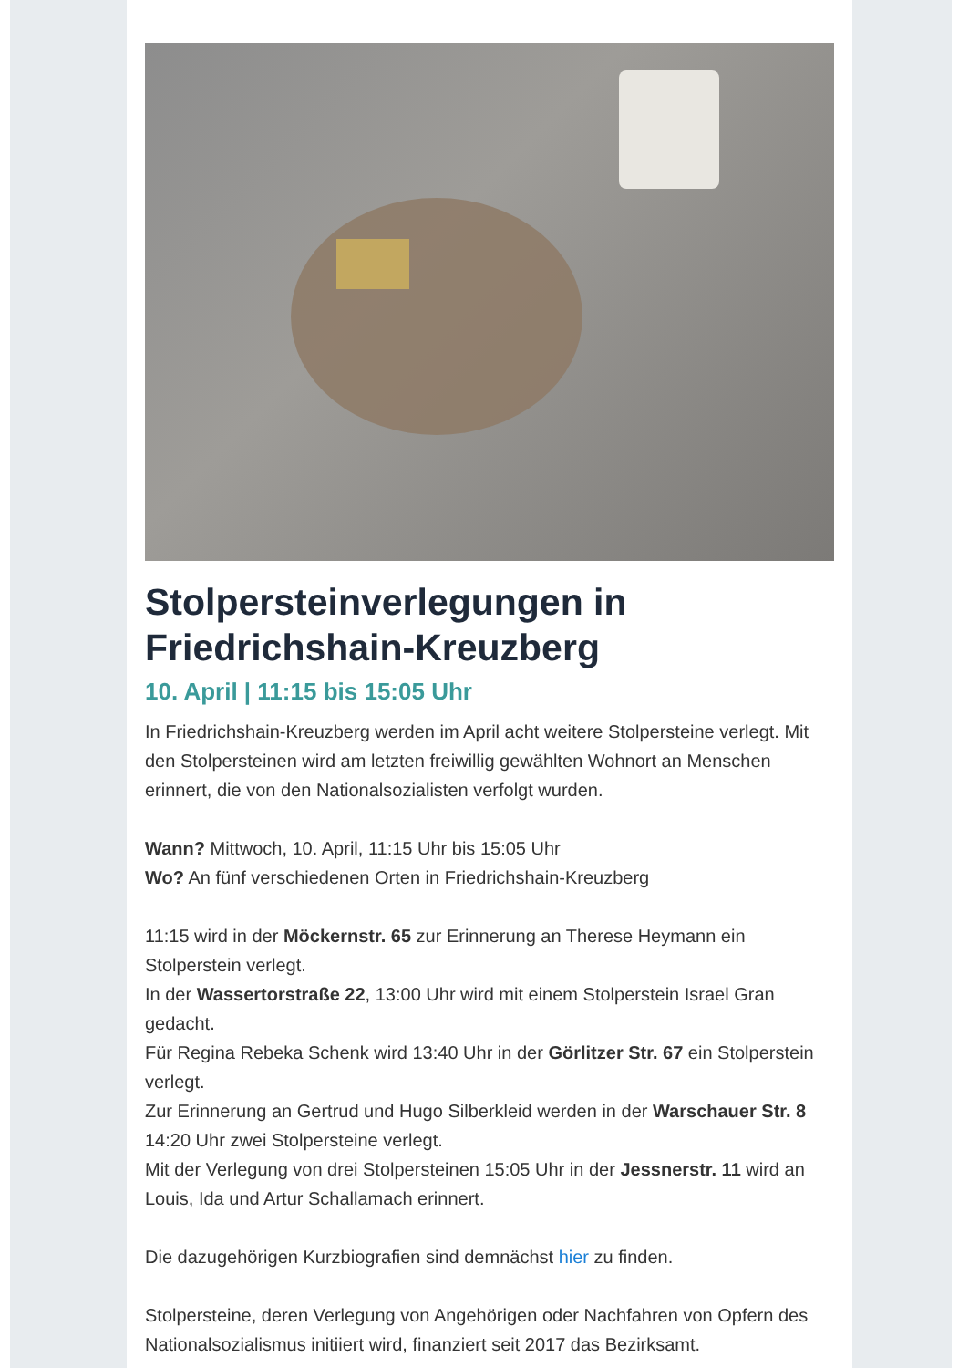Stolpersteinverlegungen in Friedrichshain-Kreuzberg
10. April | 11:15 bis 15:05 Uhr
In Friedrichshain-Kreuzberg werden im April acht weitere Stolpersteine verlegt. Mit den Stolpersteinen wird am letzten freiwillig gewählten Wohnort an Menschen erinnert, die von den Nationalsozialisten verfolgt wurden.
Wann? Mittwoch, 10. April, 11:15 Uhr bis 15:05 Uhr
Wo? An fünf verschiedenen Orten in Friedrichshain-Kreuzberg
11:15 wird in der Möckernstr. 65 zur Erinnerung an Therese Heymann ein Stolperstein verlegt.
In der Wassertorstraße 22, 13:00 Uhr wird mit einem Stolperstein Israel Gran gedacht.
Für Regina Rebeka Schenk wird 13:40 Uhr in der Görlitzer Str. 67 ein Stolperstein verlegt.
Zur Erinnerung an Gertrud und Hugo Silberkleid werden in der Warschauer Str. 8 14:20 Uhr zwei Stolpersteine verlegt.
Mit der Verlegung von drei Stolpersteinen 15:05 Uhr in der Jessnerstr. 11 wird an Louis, Ida und Artur Schallamach erinnert.
Die dazugehörigen Kurzbiografien sind demnächst hier zu finden.
Stolpersteine, deren Verlegung von Angehörigen oder Nachfahren von Opfern des Nationalsozialismus initiiert wird, finanziert seit 2017 das Bezirksamt.